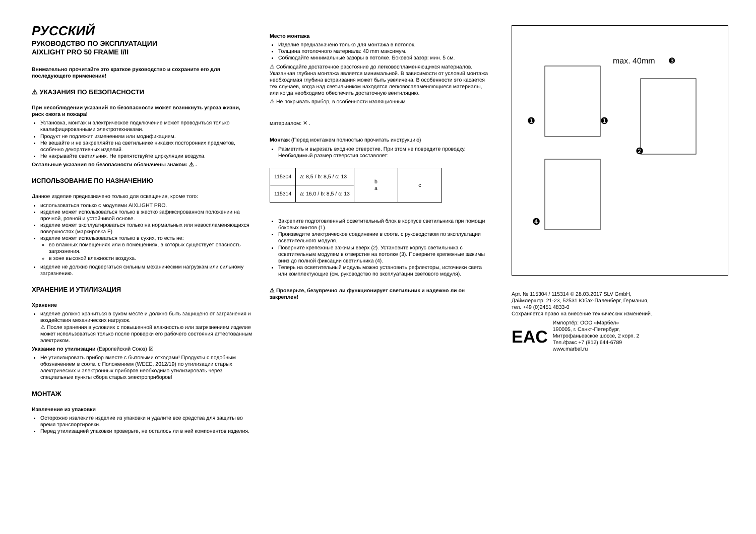РУССКИЙ
РУКОВОДСТВО ПО ЭКСПЛУАТАЦИИ
AIXLIGHT PRO 50 FRAME I/II
Внимательно прочитайте это краткое руководство и сохраните его для последующего применения!
⚠ УКАЗАНИЯ ПО БЕЗОПАСНОСТИ
При несоблюдении указаний по безопасности может возникнуть угроза жизни, риск ожога и пожара!
Установка, монтаж и электрическое подключение может проводиться только квалифицированными электротехниками.
Продукт не подлежит изменениям или модификациям.
Не вешайте и не закрепляйте на светильнике никаких посторонних предметов, особенно декоративных изделий.
Не накрывайте светильник. Не препятствуйте циркуляции воздуха.
Остальные указания по безопасности обозначены знаком: ⚠ .
ИСПОЛЬЗОВАНИЕ ПО НАЗНАЧЕНИЮ
Данное изделие предназначено только для освещения, кроме того:
использоваться только с модулями AIXLIGHT PRO.
изделие может использоваться только в жестко зафиксированном положении на прочной, ровной и устойчивой основе.
изделие может эксплуатироваться только на нормальных или невоспламеняющихся поверхностях (маркировка F).
изделие может использоваться только в сухих, то есть не:
во влажных помещениях или в помещениях, в которых существует опасность загрязнения.
в зоне высокой влажности воздуха.
изделие не должно подвергаться сильным механическим нагрузкам или сильному загрязнению.
ХРАНЕНИЕ И УТИЛИЗАЦИЯ
Хранение
изделие должно храниться в сухом месте и должно быть защищено от загрязнения и воздействия механических нагрузок.
⚠ После хранения в условиях с повышенной влажностью или загрязнением изделие может использоваться только после проверки его рабочего состояния аттестованным электриком.
Указание по утилизации (Европейский Союз) ☒
Не утилизировать прибор вместе с бытовыми отходами! Продукты с подобным обозначением в соотв. с Положением (WEEE, 2012/19) по утилизации старых электрических и электронных приборов необходимо утилизировать через специальные пункты сбора старых электроприборов!
МОНТАЖ
Извлечение из упаковки
Осторожно извлеките изделие из упаковки и удалите все средства для защиты во время транспортировки.
Перед утилизацией упаковки проверьте, не осталось ли в ней компонентов изделия.
Место монтажа
Изделие предназначено только для монтажа в потолок.
Толщина потолочного материала: 40 mm максимум.
Соблюдайте минимальные зазоры в потолке. Боковой зазор: мин. 5 см.
⚠ Соблюдайте достаточное расстояние до легковоспламеняющихся материалов. Указанная глубина монтажа является минимальной. В зависимости от условий монтажа необходимая глубина встраивания может быть увеличена. В особенности это касается тех случаев, когда над светильником находятся легковоспламеняющиеся материалы, или когда необходимо обеспечить достаточную вентиляцию.
⚠ Не покрывать прибор, в особенности изоляционным
материалом: ✕ .
Монтаж (Перед монтажем полностью прочитать инструкцию)
Разметить и вырезать входное отверстие. При этом не повредите проводку. Необходимый размер отверстия составляет:
| 115304 | a: 8,5 / b: 8,5 / c: 13 | b a | c |
| 115314 | a: 16,0 / b: 8,5 / c: 13 | | |
Закрепите подготовленный осветительный блок в корпусе светильника при помощи боковых винтов (1).
Произведите электрическое соединение в соотв. с руководством по эксплуатации осветительного модуля.
Поверните крепежные зажимы вверх (2). Установите корпус светильника с осветительным модулем в отверстие на потолке (3). Поверните крепежные зажимы вниз до полной фиксации светильника (4).
Теперь на осветительный модуль можно установить рефлекторы, источники света или комплектующие (см. руководство по эксплуатации светового модуля).
⚠ Проверьте, безупречно ли функционирует светильник и надежно ли он закреплен!
max. 40mm
❸
❶
❶
❷
❹
Арт. № 115304 / 115314 © 28.03.2017 SLV GmbH,
Даймлерштр. 21-23, 52531 Юбах-Паленберг, Германия,
тел. +49 (0)2451 4833-0
Сохраняется право на внесение технических изменений.
EAC
Импортёр: ООО «Марбел»
190005, г. Санкт-Петербург,
Митрофаньевское шоссе, 2 корп. 2
Тел./факс +7 (812) 644-6789
www.marbel.ru